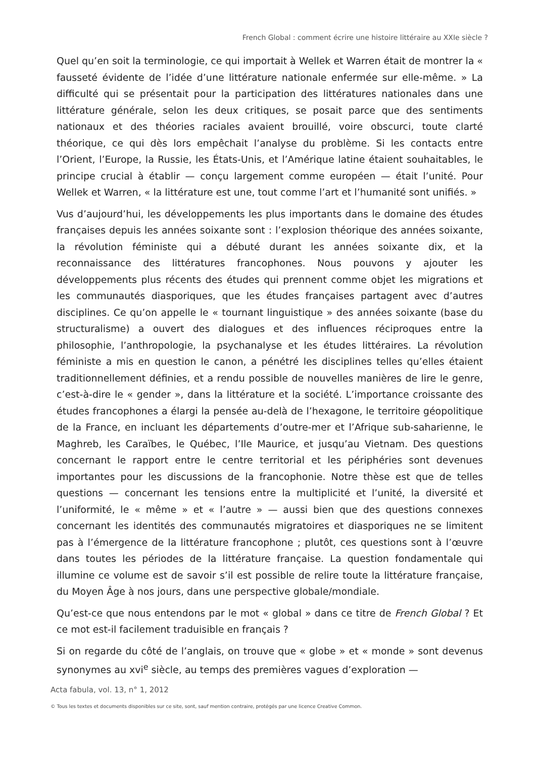French Global : comment écrire une histoire littéraire au XXIe siècle ?
Quel qu’en soit la terminologie, ce qui importait à Wellek et Warren était de montrer la « fausseté évidente de l’idée d’une littérature nationale enfermée sur elle-même. » La difficulté qui se présentait pour la participation des littératures nationales dans une littérature générale, selon les deux critiques, se posait parce que des sentiments nationaux et des théories raciales avaient brouillé, voire obscurci, toute clarté théorique, ce qui dès lors empêchait l’analyse du problème. Si les contacts entre l’Orient, l’Europe, la Russie, les États-Unis, et l’Amérique latine étaient souhaitables, le principe crucial à établir — conçu largement comme européen — était l’unité. Pour Wellek et Warren, « la littérature est une, tout comme l’art et l’humanité sont unifiés. »
Vus d’aujourd’hui, les développements les plus importants dans le domaine des études françaises depuis les années soixante sont : l’explosion théorique des années soixante, la révolution féministe qui a débuté durant les années soixante dix, et la reconnaissance des littératures francophones. Nous pouvons y ajouter les développements plus récents des études qui prennent comme objet les migrations et les communautés diasporiques, que les études françaises partagent avec d’autres disciplines. Ce qu’on appelle le « tournant linguistique » des années soixante (base du structuralisme) a ouvert des dialogues et des influences réciproques entre la philosophie, l’anthropologie, la psychanalyse et les études littéraires. La révolution féministe a mis en question le canon, a pénétré les disciplines telles qu’elles étaient traditionnellement définies, et a rendu possible de nouvelles manières de lire le genre, c’est-à-dire le « gender », dans la littérature et la société. L’importance croissante des études francophones a élargi la pensée au-delà de l’hexagone, le territoire géopolitique de la France, en incluant les départements d’outre-mer et l’Afrique sub-saharienne, le Maghreb, les Caraïbes, le Québec, l’Ile Maurice, et jusqu’au Vietnam. Des questions concernant le rapport entre le centre territorial et les périphéries sont devenues importantes pour les discussions de la francophonie. Notre thèse est que de telles questions — concernant les tensions entre la multiplicité et l’unité, la diversité et l’uniformité, le « même » et « l’autre » — aussi bien que des questions connexes concernant les identités des communautés migratoires et diasporiques ne se limitent pas à l’émergence de la littérature francophone ; plutôt, ces questions sont à l’œuvre dans toutes les périodes de la littérature française. La question fondamentale qui illumine ce volume est de savoir s’il est possible de relire toute la littérature française, du Moyen Âge à nos jours, dans une perspective globale/mondiale.
Qu’est-ce que nous entendons par le mot « global » dans ce titre de French Global ? Et ce mot est-il facilement traduisible en français ?
Si on regarde du côté de l’anglais, on trouve que « globe » et « monde » sont devenus synonymes au xvi<sup>e</sup> siècle, au temps des premières vagues d’exploration —
Acta fabula, vol. 13, n° 1, 2012
© Tous les textes et documents disponibles sur ce site, sont, sauf mention contraire, protégés par une licence Creative Common.